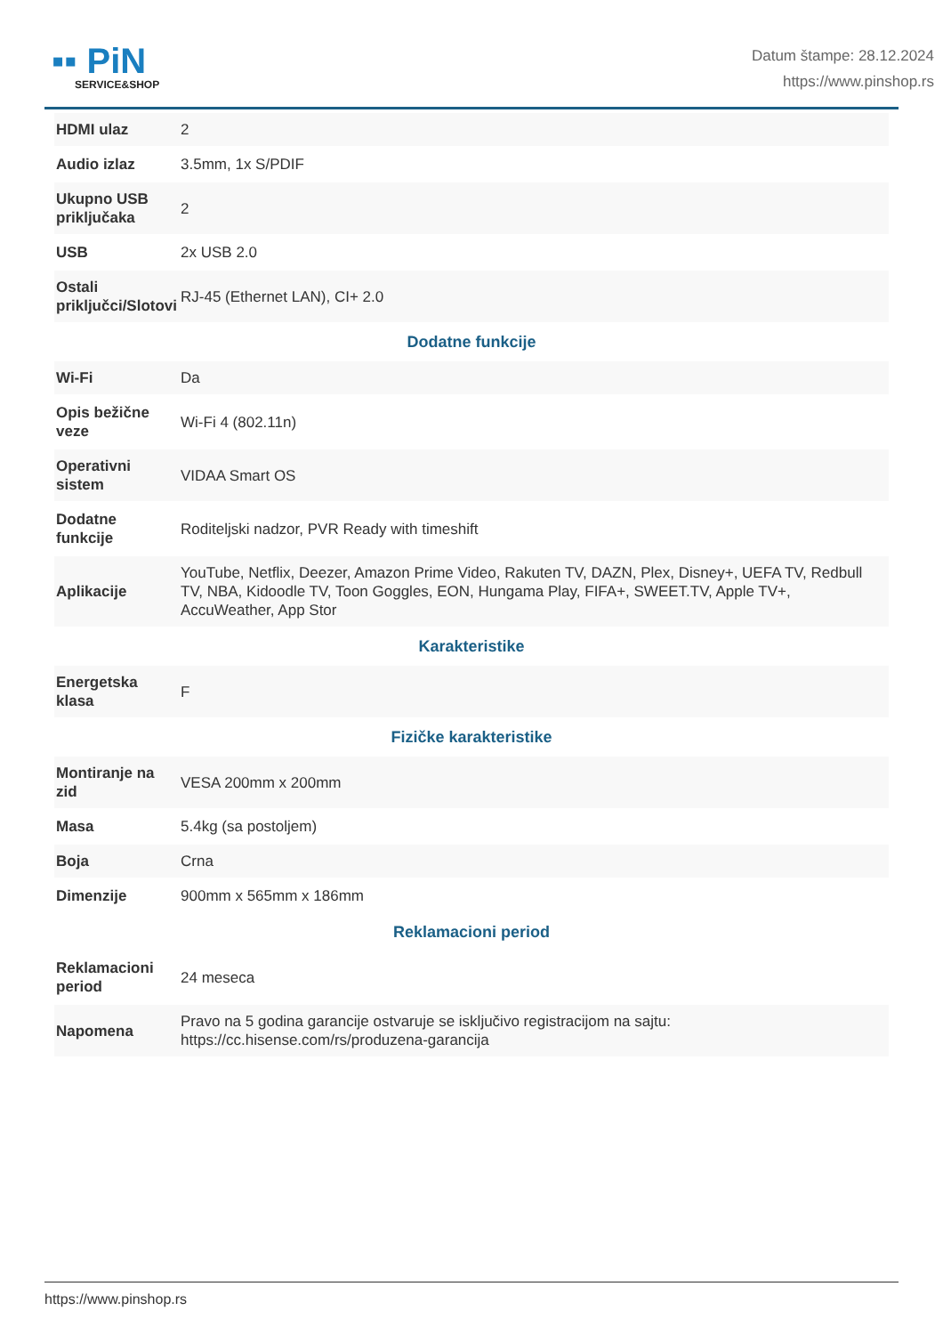▪▪ PiN
SERVICE&SHOP
Datum štampe: 28.12.2024
https://www.pinshop.rs
| HDMI ulaz | 2 |
| Audio izlaz | 3.5mm, 1x S/PDIF |
| Ukupno USB priključaka | 2 |
| USB | 2x USB 2.0 |
| Ostali priključci/Slotovi | RJ-45 (Ethernet LAN), CI+ 2.0 |
| Dodatne funkcije | |
| Wi-Fi | Da |
| Opis bežične veze | Wi-Fi 4 (802.11n) |
| Operativni sistem | VIDAA Smart OS |
| Dodatne funkcije | Roditeljski nadzor, PVR Ready with timeshift |
| Aplikacije | YouTube, Netflix, Deezer, Amazon Prime Video, Rakuten TV, DAZN, Plex, Disney+, UEFA TV, Redbull TV, NBA, Kidoodle TV, Toon Goggles, EON, Hungama Play, FIFA+, SWEET.TV, Apple TV+, AccuWeather, App Stor |
| Karakteristike | |
| Energetska klasa | F |
| Fizičke karakteristike | |
| Montiranje na zid | VESA 200mm x 200mm |
| Masa | 5.4kg (sa postoljem) |
| Boja | Crna |
| Dimenzije | 900mm x 565mm x 186mm |
| Reklamacioni period | |
| Reklamacioni period | 24 meseca |
| Napomena | Pravo na 5 godina garancije ostvaruje se isključivo registracijom na sajtu: https://cc.hisense.com/rs/produzena-garancija |
https://www.pinshop.rs